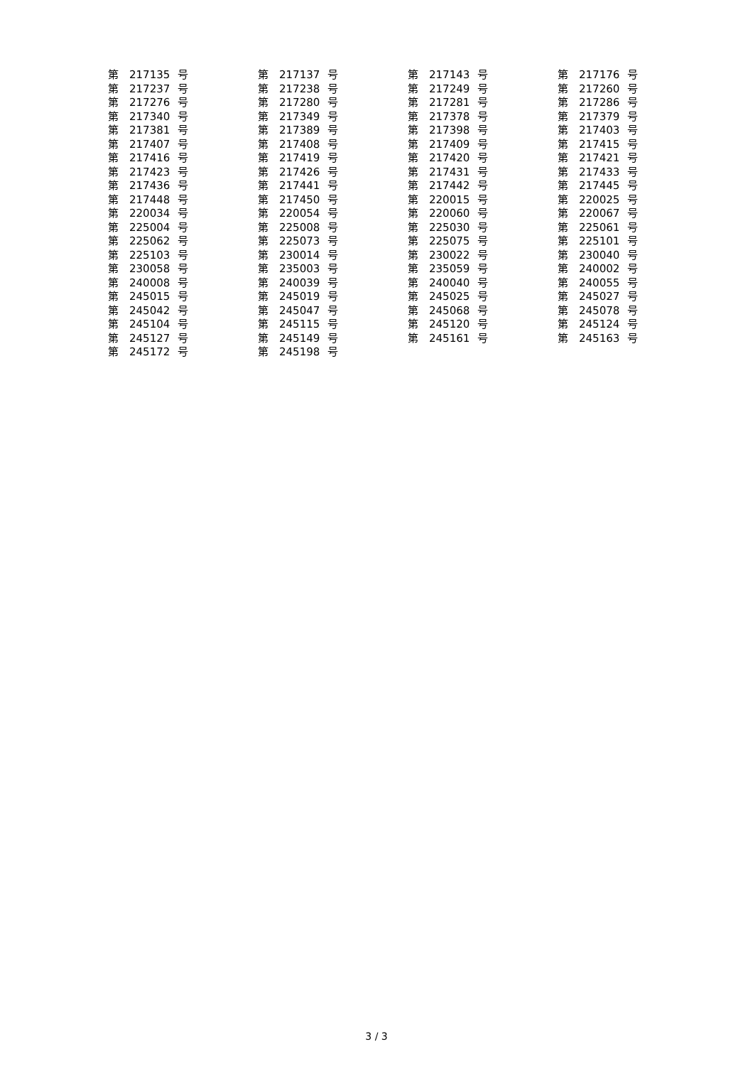| 第 | 217135 | 号 | 第 | 217137 | 号 | 第 | 217143 | 号 | 第 | 217176 | 号 |
| 第 | 217237 | 号 | 第 | 217238 | 号 | 第 | 217249 | 号 | 第 | 217260 | 号 |
| 第 | 217276 | 号 | 第 | 217280 | 号 | 第 | 217281 | 号 | 第 | 217286 | 号 |
| 第 | 217340 | 号 | 第 | 217349 | 号 | 第 | 217378 | 号 | 第 | 217379 | 号 |
| 第 | 217381 | 号 | 第 | 217389 | 号 | 第 | 217398 | 号 | 第 | 217403 | 号 |
| 第 | 217407 | 号 | 第 | 217408 | 号 | 第 | 217409 | 号 | 第 | 217415 | 号 |
| 第 | 217416 | 号 | 第 | 217419 | 号 | 第 | 217420 | 号 | 第 | 217421 | 号 |
| 第 | 217423 | 号 | 第 | 217426 | 号 | 第 | 217431 | 号 | 第 | 217433 | 号 |
| 第 | 217436 | 号 | 第 | 217441 | 号 | 第 | 217442 | 号 | 第 | 217445 | 号 |
| 第 | 217448 | 号 | 第 | 217450 | 号 | 第 | 220015 | 号 | 第 | 220025 | 号 |
| 第 | 220034 | 号 | 第 | 220054 | 号 | 第 | 220060 | 号 | 第 | 220067 | 号 |
| 第 | 225004 | 号 | 第 | 225008 | 号 | 第 | 225030 | 号 | 第 | 225061 | 号 |
| 第 | 225062 | 号 | 第 | 225073 | 号 | 第 | 225075 | 号 | 第 | 225101 | 号 |
| 第 | 225103 | 号 | 第 | 230014 | 号 | 第 | 230022 | 号 | 第 | 230040 | 号 |
| 第 | 230058 | 号 | 第 | 235003 | 号 | 第 | 235059 | 号 | 第 | 240002 | 号 |
| 第 | 240008 | 号 | 第 | 240039 | 号 | 第 | 240040 | 号 | 第 | 240055 | 号 |
| 第 | 245015 | 号 | 第 | 245019 | 号 | 第 | 245025 | 号 | 第 | 245027 | 号 |
| 第 | 245042 | 号 | 第 | 245047 | 号 | 第 | 245068 | 号 | 第 | 245078 | 号 |
| 第 | 245104 | 号 | 第 | 245115 | 号 | 第 | 245120 | 号 | 第 | 245124 | 号 |
| 第 | 245127 | 号 | 第 | 245149 | 号 | 第 | 245161 | 号 | 第 | 245163 | 号 |
| 第 | 245172 | 号 | 第 | 245198 | 号 | | | | | | |
3 / 3